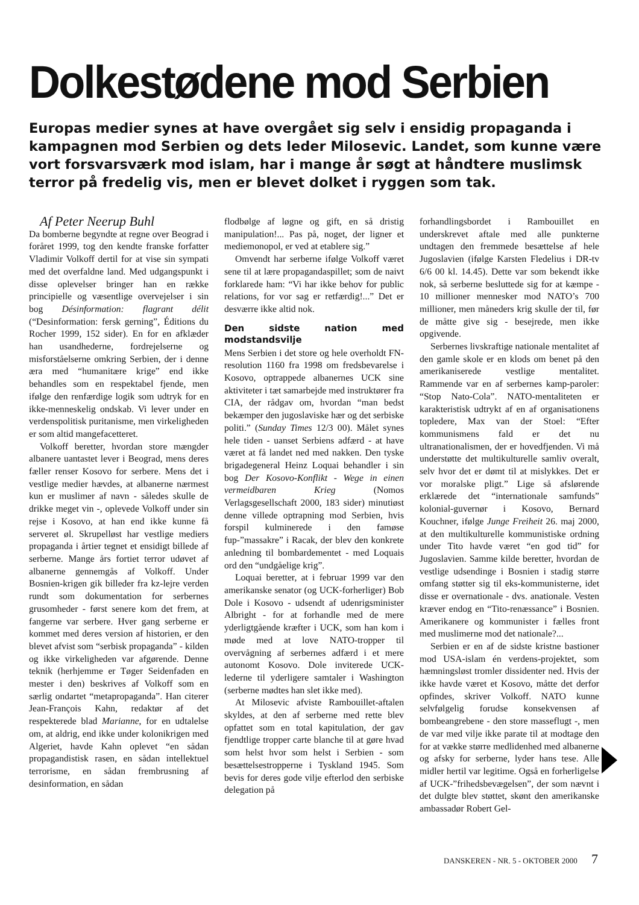Dolkestødene mod Serbien
Europas medier synes at have overgået sig selv i ensidig propaganda i kampagnen mod Serbien og dets leder Milosevic. Landet, som kunne være vort forsvarsværk mod islam, har i mange år søgt at håndtere muslimsk terror på fredelig vis, men er blevet dolket i ryggen som tak.
Af Peter Neerup Buhl
Da bomberne begyndte at regne over Beograd i foråret 1999, tog den kendte franske forfatter Vladimir Volkoff dertil for at vise sin sympati med det overfaldne land. Med udgangspunkt i disse oplevelser bringer han en række principielle og væsentlige overvejelser i sin bog Désinformation: flagrant délit (“Desinformation: fersk gerning”, Éditions du Rocher 1999, 152 sider). En for en afklæder han usandhederne, fordrejelserne og misforståelserne omkring Serbien, der i denne æra med “humanitære krige” end ikke behandles som en respektabel fjende, men ifølge den renfærdige logik som udtryk for en ikke-menneskelig ondskab. Vi lever under en verdenspolitisk puritanisme, men virkeligheden er som altid mangefacetteret.
Volkoff beretter, hvordan store mængder albanere uantastet lever i Beograd, mens deres fæller renser Kosovo for serbere. Mens det i vestlige medier hævdes, at albanerne nærmest kun er muslimer af navn - således skulle de drikke meget vin -, oplevede Volkoff under sin rejse i Kosovo, at han end ikke kunne få serveret øl. Skrupelløst har vestlige mediers propaganda i årtier tegnet et ensidigt billede af serberne. Mange års fortiet terror udøvet af albanerne gennemgås af Volkoff. Under Bosnien-krigen gik billeder fra kz-lejre verden rundt som dokumentation for serbernes grusomheder - først senere kom det frem, at fangerne var serbere. Hver gang serberne er kommet med deres version af historien, er den blevet afvist som “serbisk propaganda” - kilden og ikke virkeligheden var afgørende. Denne teknik (herhjemme er Tøger Seidenfaden en mester i den) beskrives af Volkoff som en særlig ondartet “metapropaganda”. Han citerer Jean-François Kahn, redaktør af det respekterede blad Marianne, for en udtalelse om, at aldrig, end ikke under kolonikrigen med Algeriet, havde Kahn oplevet “en sådan propagandistisk rasen, en sådan intellektuel terrorisme, en sådan frembrusning af desinformation, en sådan
flodbølge af løgne og gift, en så dristig manipulation!... Pas på, noget, der ligner et mediemonopol, er ved at etablere sig.”
Omvendt har serberne ifølge Volkoff været sene til at lære propagandaspillet; som de naivt forklarede ham: “Vi har ikke behov for public relations, for vor sag er retfærdig!...” Det er desværre ikke altid nok.
Den sidste nation med modstandsvilje
Mens Serbien i det store og hele overholdt FN-resolution 1160 fra 1998 om fredsbevarelse i Kosovo, optrappede albanernes UCK sine aktiviteter i tæt samarbejde med instruktører fra CIA, der rådgav om, hvordan “man bedst bekæmper den jugoslaviske hær og det serbiske politi.” (Sunday Times 12/3 00). Målet synes hele tiden - uanset Serbiens adfærd - at have været at få landet ned med nakken. Den tyske brigadegeneral Heinz Loquai behandler i sin bog Der Kosovo-Konflikt - Wege in einen vermeidbaren Krieg (Nomos Verlagsgesellschaft 2000, 183 sider) minutiøst denne villede optrapning mod Serbien, hvis forspil kulminerede i den famøse fup-”massakre” i Racak, der blev den konkrete anledning til bombardementet - med Loquais ord den “undgåelige krig”.
Loquai beretter, at i februar 1999 var den amerikanske senator (og UCK-forherliger) Bob Dole i Kosovo - udsendt af udenrigsminister Albright - for at forhandle med de mere yderligtgående kræfter i UCK, som han kom i møde med at love NATO-tropper til overvågning af serbernes adfærd i et mere autonomt Kosovo. Dole inviterede UCK-lederne til yderligere samtaler i Washington (serberne mødtes han slet ikke med).
At Milosevic afviste Rambouillet-aftalen skyldes, at den af serberne med rette blev opfattet som en total kapitulation, der gav fjendtlige tropper carte blanche til at gøre hvad som helst hvor som helst i Serbien - som besættelsestropperne i Tyskland 1945. Som bevis for deres gode vilje efterlod den serbiske delegation på
forhandlingsbordet i Rambouillet en underskrevet aftale med alle punkterne undtagen den fremmede besættelse af hele Jugoslavien (ifølge Karsten Fledelius i DR-tv 6/6 00 kl. 14.45). Dette var som bekendt ikke nok, så serberne besluttede sig for at kæmpe - 10 millioner mennesker mod NATO’s 700 millioner, men måneders krig skulle der til, før de måtte give sig - besejrede, men ikke opgivende.
Serbernes livskraftige nationale mentalitet af den gamle skole er en klods om benet på den amerikaniserede vestlige mentalitet. Rammende var en af serbernes kamp-paroler: “Stop Nato-Cola”. NATO-mentaliteten er karakteristisk udtrykt af en af organisationens topledere, Max van der Stoel: “Efter kommunismens fald er det nu ultranationalismen, der er hovedfjenden. Vi må understøtte det multikulturelle samliv overalt, selv hvor det er dømt til at mislykkes. Det er vor moralske pligt.” Lige så afslørende erklærede det “internationale samfunds” kolonial-guvernør i Kosovo, Bernard Kouchner, ifølge Junge Freiheit 26. maj 2000, at den multikulturelle kommunistiske ordning under Tito havde været “en god tid” for Jugoslavien. Samme kilde beretter, hvordan de vestlige udsendinge i Bosnien i stadig større omfang støtter sig til eks-kommunisterne, idet disse er overnationale - dvs. anationale. Vesten kræver endog en “Tito-renæssance” i Bosnien. Amerikanere og kommunister i fælles front med muslimerne mod det nationale?...
Serbien er en af de sidste kristne bastioner mod USA-islam én verdens-projektet, som hæmningsløst tromler dissidenter ned. Hvis der ikke havde været et Kosovo, måtte det derfor opfindes, skriver Volkoff. NATO kunne selvfølgelig forudse konsekvensen af bombeangrebene - den store masseflugt -, men de var med vilje ikke parate til at modtage den for at vække større medlidenhed med albanerne og afsky for serberne, lyder hans tese. Alle midler hertil var legitime. Også en forherligelse af UCK-”frihedsbevægelsen”, der som nævnt i det dulgte blev støttet, skønt den amerikanske ambassadør Robert Gel-
DANSKEREN - NR. 5 - OKTOBER 2000 7